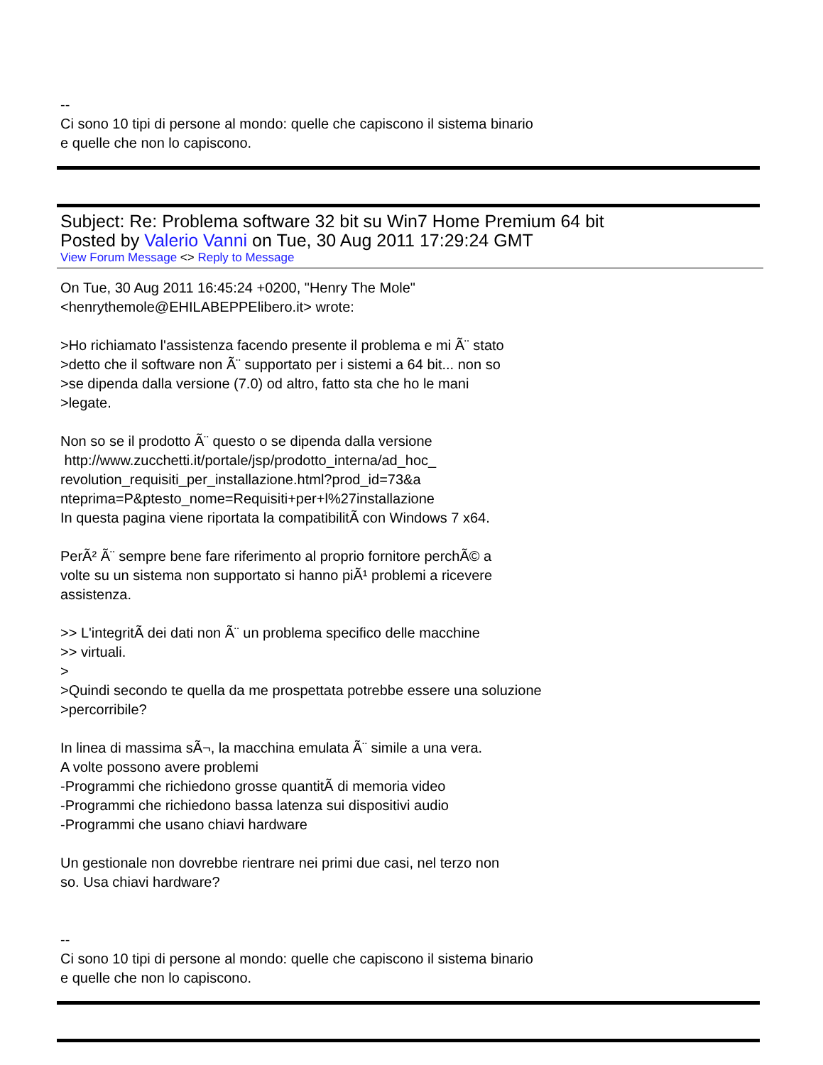--
Ci sono 10 tipi di persone al mondo: quelle che capiscono il sistema binario
e quelle che non lo capiscono.
Subject: Re: Problema software 32 bit su Win7 Home Premium 64 bit
Posted by Valerio Vanni on Tue, 30 Aug 2011 17:29:24 GMT
View Forum Message <> Reply to Message
On Tue, 30 Aug 2011 16:45:24 +0200, "Henry The Mole"
<henrythemole@EHILABEPPElibero.it> wrote:
>Ho richiamato l'assistenza facendo presente il problema e mi Ã¨ stato
>detto che il software non Ã¨ supportato per i sistemi a 64 bit... non so
>se dipenda dalla versione (7.0) od altro, fatto sta che ho le mani
>legate.
Non so se il prodotto Ã¨ questo o se dipenda dalla versione
http://www.zucchetti.it/portale/jsp/prodotto_interna/ad_hoc_
revolution_requisiti_per_installazione.html?prod_id=73&a
nteprima=P&ptesto_nome=Requisiti+per+l%27installazione
In questa pagina viene riportata la compatibilitÃ con Windows 7 x64.
PerÃ² Ã¨ sempre bene fare riferimento al proprio fornitore perchÃ© a
volte su un sistema non supportato si hanno piÃ¹ problemi a ricevere
assistenza.
>> L'integritÃ dei dati non Ã¨ un problema specifico delle macchine
>> virtuali.
>
>Quindi secondo te quella da me prospettata potrebbe essere una soluzione
>percorribile?
In linea di massima sÃ¬, la macchina emulata Ã¨ simile a una vera.
A volte possono avere problemi
-Programmi che richiedono grosse quantitÃ di memoria video
-Programmi che richiedono bassa latenza sui dispositivi audio
-Programmi che usano chiavi hardware
Un gestionale non dovrebbe rientrare nei primi due casi, nel terzo non
so. Usa chiavi hardware?
--
Ci sono 10 tipi di persone al mondo: quelle che capiscono il sistema binario
e quelle che non lo capiscono.